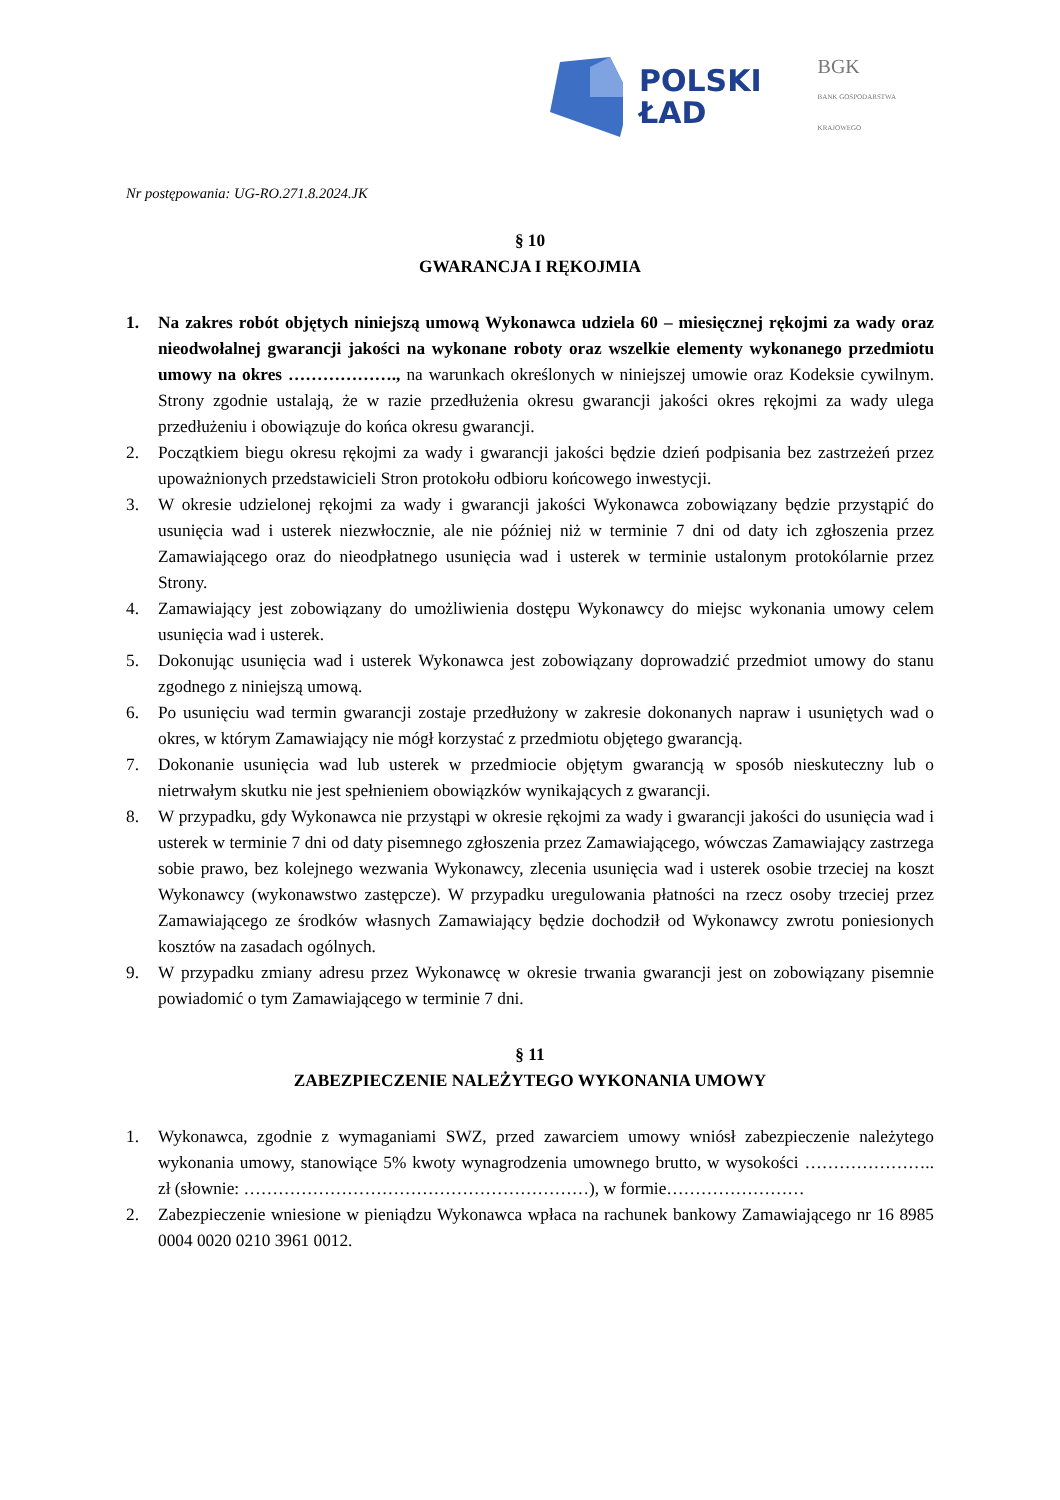POLSKI
ŁAD
BGK
BANK GOSPODARSTWA KRAJOWEGO
Nr postępowania: UG-RO.271.8.2024.JK
§ 10
GWARANCJA I RĘKOJMIA
1. Na zakres robót objętych niniejszą umową Wykonawca udziela 60 – miesięcznej rękojmi za wady oraz nieodwołalnej gwarancji jakości na wykonane roboty oraz wszelkie elementy wykonanego przedmiotu umowy na okres ………………., na warunkach określonych w niniejszej umowie oraz Kodeksie cywilnym. Strony zgodnie ustalają, że w razie przedłużenia okresu gwarancji jakości okres rękojmi za wady ulega przedłużeniu i obowiązuje do końca okresu gwarancji.
2. Początkiem biegu okresu rękojmi za wady i gwarancji jakości będzie dzień podpisania bez zastrzeżeń przez upoważnionych przedstawicieli Stron protokołu odbioru końcowego inwestycji.
3. W okresie udzielonej rękojmi za wady i gwarancji jakości Wykonawca zobowiązany będzie przystąpić do usunięcia wad i usterek niezwłocznie, ale nie później niż w terminie 7 dni od daty ich zgłoszenia przez Zamawiającego oraz do nieodpłatnego usunięcia wad i usterek w terminie ustalonym protokólarnie przez Strony.
4. Zamawiający jest zobowiązany do umożliwienia dostępu Wykonawcy do miejsc wykonania umowy celem usunięcia wad i usterek.
5. Dokonując usunięcia wad i usterek Wykonawca jest zobowiązany doprowadzić przedmiot umowy do stanu zgodnego z niniejszą umową.
6. Po usunięciu wad termin gwarancji zostaje przedłużony w zakresie dokonanych napraw i usuniętych wad o okres, w którym Zamawiający nie mógł korzystać z przedmiotu objętego gwarancją.
7. Dokonanie usunięcia wad lub usterek w przedmiocie objętym gwarancją w sposób nieskuteczny lub o nietrwałym skutku nie jest spełnieniem obowiązków wynikających z gwarancji.
8. W przypadku, gdy Wykonawca nie przystąpi w okresie rękojmi za wady i gwarancji jakości do usunięcia wad i usterek w terminie 7 dni od daty pisemnego zgłoszenia przez Zamawiającego, wówczas Zamawiający zastrzega sobie prawo, bez kolejnego wezwania Wykonawcy, zlecenia usunięcia wad i usterek osobie trzeciej na koszt Wykonawcy (wykonawstwo zastępcze). W przypadku uregulowania płatności na rzecz osoby trzeciej przez Zamawiającego ze środków własnych Zamawiający będzie dochodził od Wykonawcy zwrotu poniesionych kosztów na zasadach ogólnych.
9. W przypadku zmiany adresu przez Wykonawcę w okresie trwania gwarancji jest on zobowiązany pisemnie powiadomić o tym Zamawiającego w terminie 7 dni.
§ 11
ZABEZPIECZENIE NALEŻYTEGO WYKONANIA UMOWY
1. Wykonawca, zgodnie z wymaganiami SWZ, przed zawarciem umowy wniósł zabezpieczenie należytego wykonania umowy, stanowiące 5% kwoty wynagrodzenia umownego brutto, w wysokości ………………….. zł (słownie: ……………………………………………………), w formie……………………
2. Zabezpieczenie wniesione w pieniądzu Wykonawca wpłaca na rachunek bankowy Zamawiającego nr 16 8985 0004 0020 0210 3961 0012.